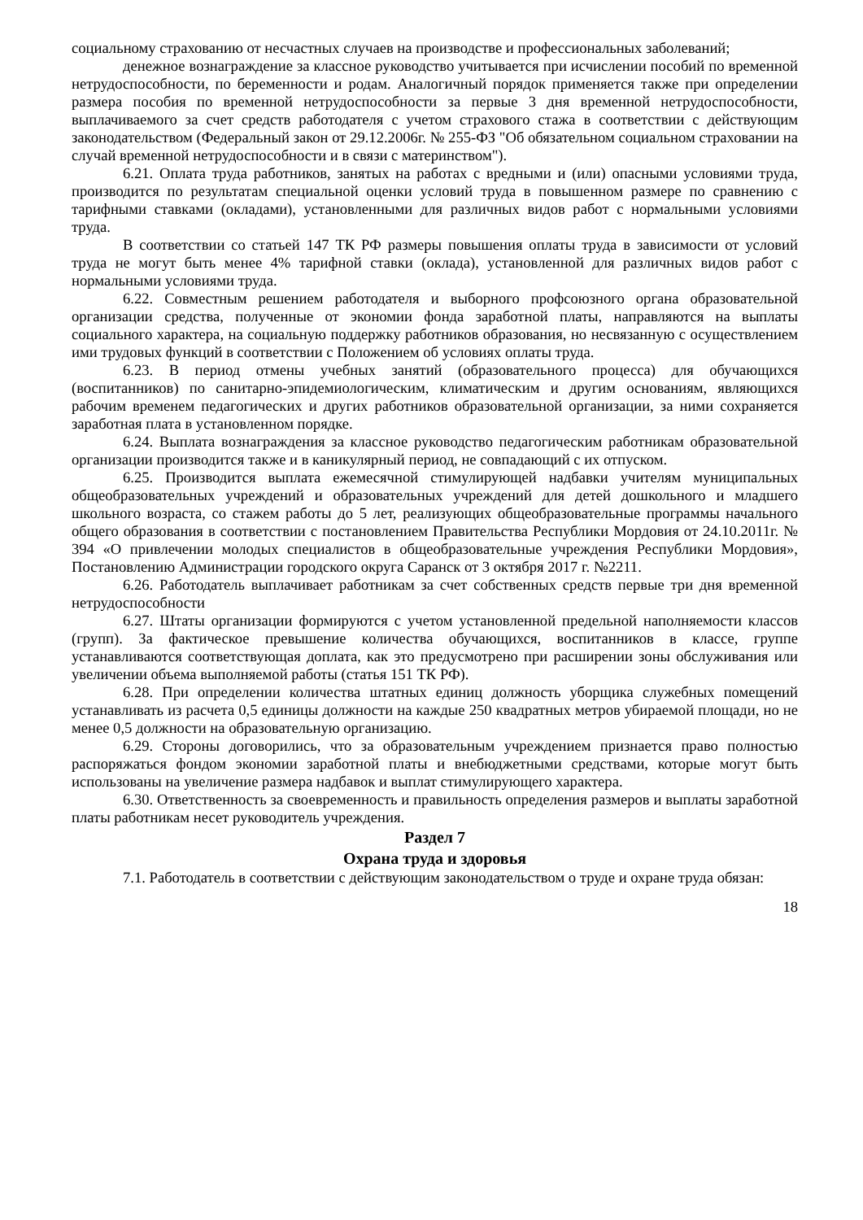социальному страхованию от несчастных случаев на производстве и профессиональных заболеваний;
денежное вознаграждение за классное руководство учитывается при исчислении пособий по временной нетрудоспособности, по беременности и родам. Аналогичный порядок применяется также при определении размера пособия по временной нетрудоспособности за первые 3 дня временной нетрудоспособности, выплачиваемого за счет средств работодателя с учетом страхового стажа в соответствии с действующим законодательством (Федеральный закон от 29.12.2006г. № 255-ФЗ "Об обязательном социальном страховании на случай временной нетрудоспособности и в связи с материнством").
6.21. Оплата труда работников, занятых на работах с вредными и (или) опасными условиями труда, производится по результатам специальной оценки условий труда в повышенном размере по сравнению с тарифными ставками (окладами), установленными для различных видов работ с нормальными условиями труда.
В соответствии со статьей 147 ТК РФ размеры повышения оплаты труда в зависимости от условий труда не могут быть менее 4% тарифной ставки (оклада), установленной для различных видов работ с нормальными условиями труда.
6.22. Совместным решением работодателя и выборного профсоюзного органа образовательной организации средства, полученные от экономии фонда заработной платы, направляются на выплаты социального характера, на социальную поддержку работников образования, но несвязанную с осуществлением ими трудовых функций в соответствии с Положением об условиях оплаты труда.
6.23. В период отмены учебных занятий (образовательного процесса) для обучающихся (воспитанников) по санитарно-эпидемиологическим, климатическим и другим основаниям, являющихся рабочим временем педагогических и других работников образовательной организации, за ними сохраняется заработная плата в установленном порядке.
6.24. Выплата вознаграждения за классное руководство педагогическим работникам образовательной организации производится также и в каникулярный период, не совпадающий с их отпуском.
6.25. Производится выплата ежемесячной стимулирующей надбавки учителям муниципальных общеобразовательных учреждений и образовательных учреждений для детей дошкольного и младшего школьного возраста, со стажем работы до 5 лет, реализующих общеобразовательные программы начального общего образования в соответствии с постановлением Правительства Республики Мордовия от 24.10.2011г. № 394 «О привлечении молодых специалистов в общеобразовательные учреждения Республики Мордовия», Постановлению Администрации городского округа Саранск от 3 октября 2017 г. №2211.
6.26. Работодатель выплачивает работникам за счет собственных средств первые три дня временной нетрудоспособности
6.27. Штаты организации формируются с учетом установленной предельной наполняемости классов (групп). За фактическое превышение количества обучающихся, воспитанников в классе, группе устанавливаются соответствующая доплата, как это предусмотрено при расширении зоны обслуживания или увеличении объема выполняемой работы (статья 151 ТК РФ).
6.28. При определении количества штатных единиц должность уборщика служебных помещений устанавливать из расчета 0,5 единицы должности на каждые 250 квадратных метров убираемой площади, но не менее 0,5 должности на образовательную организацию.
6.29. Стороны договорились, что за образовательным учреждением признается право полностью распоряжаться фондом экономии заработной платы и внебюджетными средствами, которые могут быть использованы на увеличение размера надбавок и выплат стимулирующего характера.
6.30. Ответственность за своевременность и правильность определения размеров и выплаты заработной платы работникам несет руководитель учреждения.
Раздел 7
Охрана труда и здоровья
7.1. Работодатель в соответствии с действующим законодательством о труде и охране труда обязан:
18